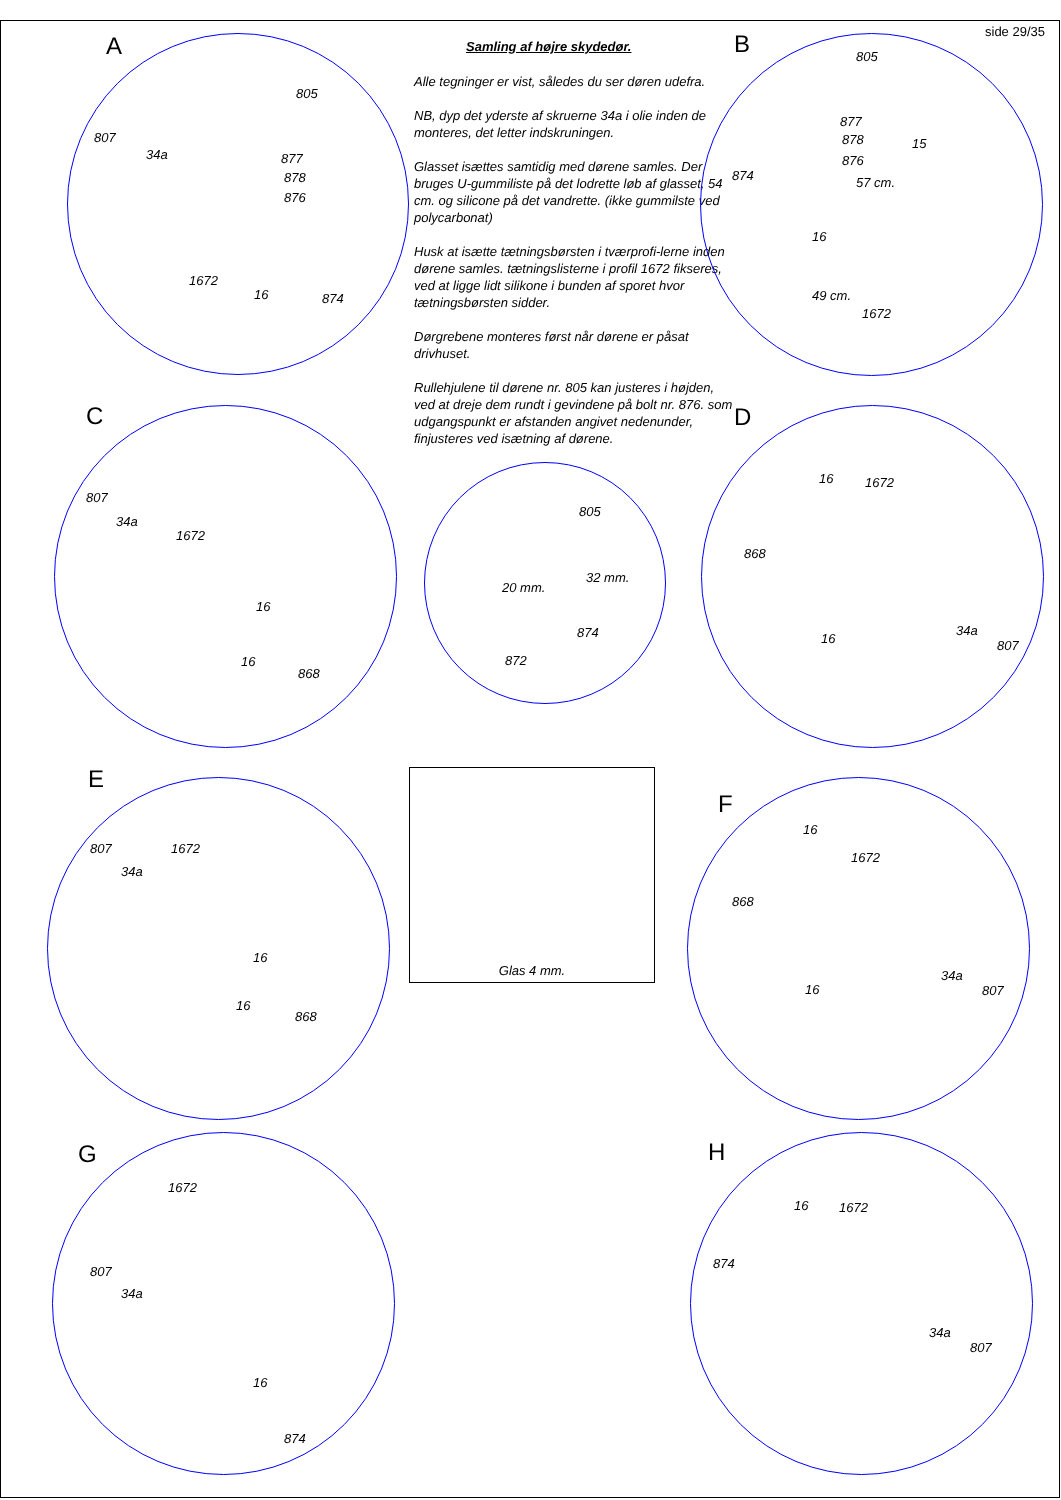side 29/35
Samling af højre skydedør.
Alle tegninger er vist, således du ser døren udefra.
NB, dyp det yderste af skruerne 34a i olie inden de monteres, det letter indskruningen.
Glasset isættes samtidig med dørene samles. Der bruges U-gummiliste på det lodrette løb af glasset, 54 cm. og silicone på det vandrette. (ikke gummilste ved polycarbonat)
Husk at isætte tætningsbørsten i tværprofi-lerne inden dørene samles. tætningslisterne i profil 1672 fikseres, ved at ligge lidt silikone i bunden af sporet hvor tætningsbørsten sidder.
Dørgrebene monteres først når dørene er påsat drivhuset.
Rullehjulene til dørene nr. 805 kan justeres i højden, ved at dreje dem rundt i gevindene på bolt nr. 876. som udgangspunkt er afstanden angivet nedenunder, finjusteres ved isætning af dørene.
A
805
807
34a 877
878
876
1672
16 874
B 805
877
878 15
876
874 57 cm.
16
49 cm.
1672
C
807
34a
1672
16
16
868
805
20 mm.
32 mm.
874
872
D
16 1672
868
16
34a
807
E
807 1672
34a
16
16
868
Glas 4 mm.
F
16
1672
868
16
34a
807
G
1672
807
34a
16
874
H
16 1672
874
34a
807